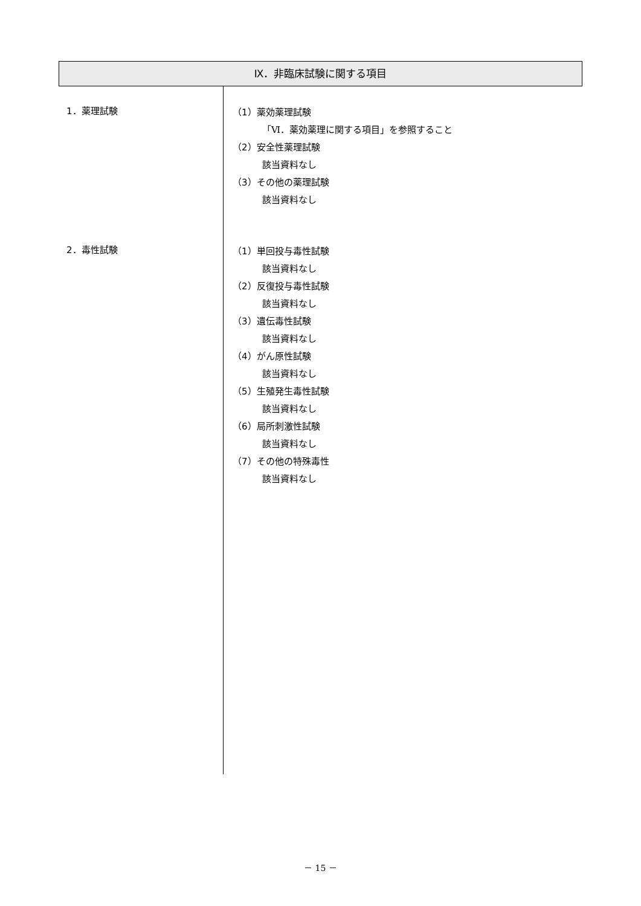Ⅸ．非臨床試験に関する項目
1．薬理試験
（1）薬効薬理試験
「Ⅵ．薬効薬理に関する項目」を参照すること
（2）安全性薬理試験
該当資料なし
（3）その他の薬理試験
該当資料なし
2．毒性試験
（1）単回投与毒性試験
該当資料なし
（2）反復投与毒性試験
該当資料なし
（3）遺伝毒性試験
該当資料なし
（4）がん原性試験
該当資料なし
（5）生殖発生毒性試験
該当資料なし
（6）局所刺激性試験
該当資料なし
（7）その他の特殊毒性
該当資料なし
－ 15 －